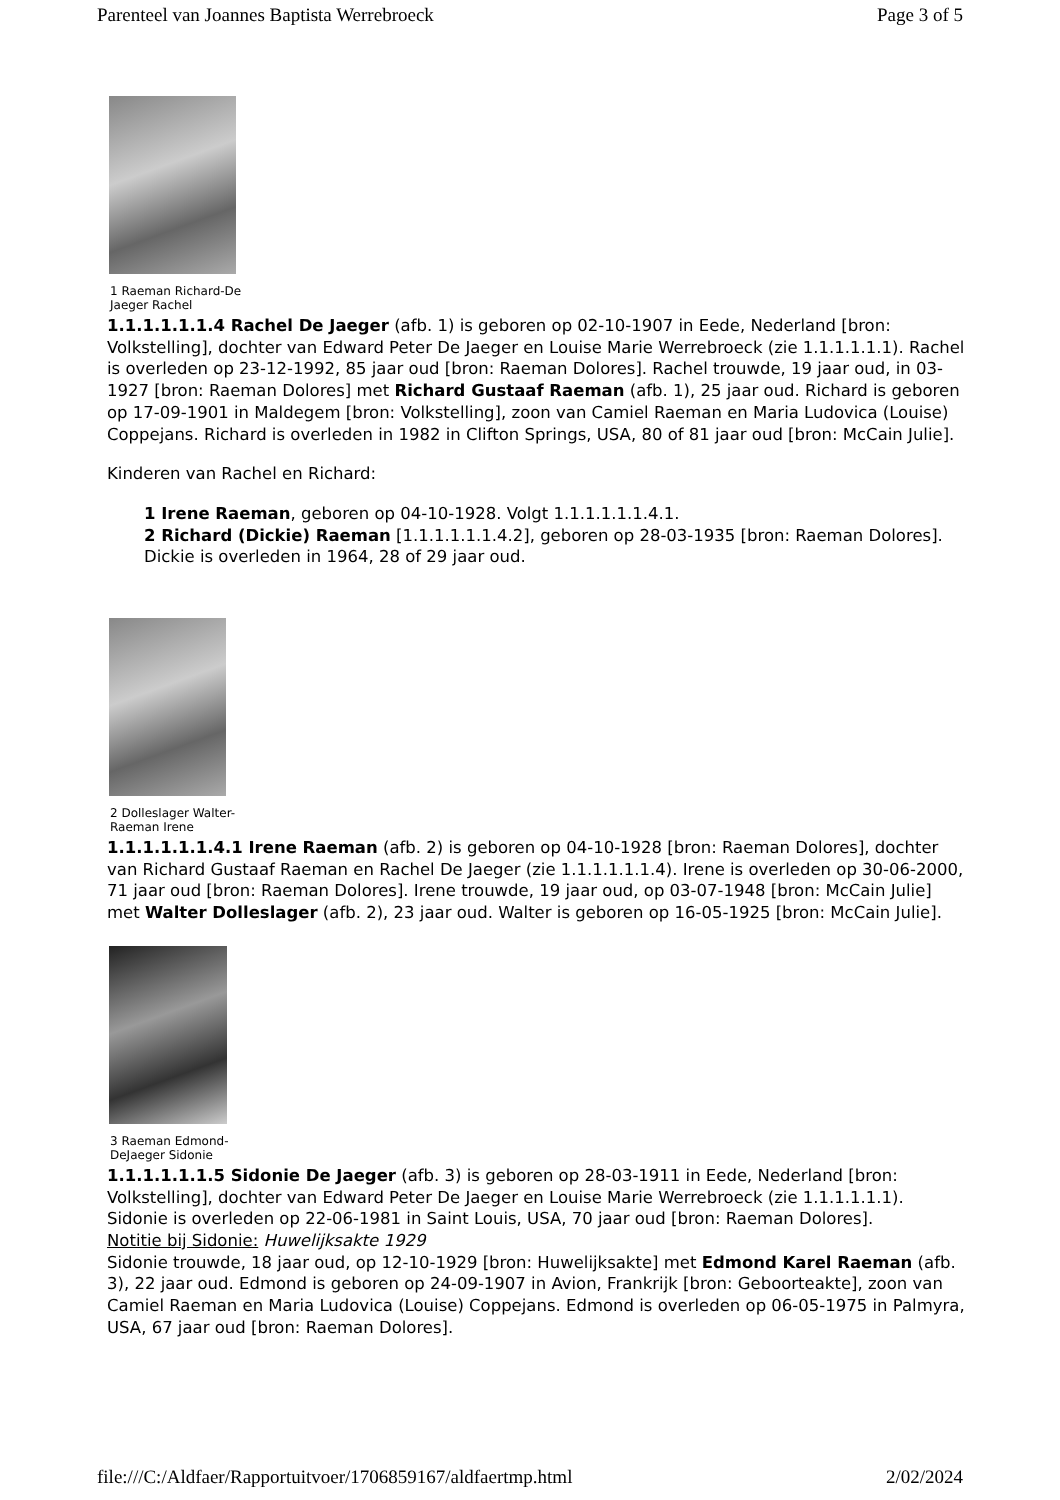Parenteel van Joannes Baptista Werrebroeck Page 3 of 5
1 Raeman Richard-De Jaeger Rachel
1.1.1.1.1.1.4 Rachel De Jaeger (afb. 1) is geboren op 02-10-1907 in Eede, Nederland [bron: Volkstelling], dochter van Edward Peter De Jaeger en Louise Marie Werrebroeck (zie 1.1.1.1.1.1). Rachel is overleden op 23-12-1992, 85 jaar oud [bron: Raeman Dolores]. Rachel trouwde, 19 jaar oud, in 03-1927 [bron: Raeman Dolores] met Richard Gustaaf Raeman (afb. 1), 25 jaar oud. Richard is geboren op 17-09-1901 in Maldegem [bron: Volkstelling], zoon van Camiel Raeman en Maria Ludovica (Louise) Coppejans. Richard is overleden in 1982 in Clifton Springs, USA, 80 of 81 jaar oud [bron: McCain Julie].
Kinderen van Rachel en Richard:
1 Irene Raeman, geboren op 04-10-1928. Volgt 1.1.1.1.1.1.4.1.
2 Richard (Dickie) Raeman [1.1.1.1.1.1.4.2], geboren op 28-03-1935 [bron: Raeman Dolores]. Dickie is overleden in 1964, 28 of 29 jaar oud.
2 Dolleslager Walter-Raeman Irene
1.1.1.1.1.1.4.1 Irene Raeman (afb. 2) is geboren op 04-10-1928 [bron: Raeman Dolores], dochter van Richard Gustaaf Raeman en Rachel De Jaeger (zie 1.1.1.1.1.1.4). Irene is overleden op 30-06-2000, 71 jaar oud [bron: Raeman Dolores]. Irene trouwde, 19 jaar oud, op 03-07-1948 [bron: McCain Julie] met Walter Dolleslager (afb. 2), 23 jaar oud. Walter is geboren op 16-05-1925 [bron: McCain Julie].
3 Raeman Edmond-DeJaeger Sidonie
1.1.1.1.1.1.5 Sidonie De Jaeger (afb. 3) is geboren op 28-03-1911 in Eede, Nederland [bron: Volkstelling], dochter van Edward Peter De Jaeger en Louise Marie Werrebroeck (zie 1.1.1.1.1.1). Sidonie is overleden op 22-06-1981 in Saint Louis, USA, 70 jaar oud [bron: Raeman Dolores].
Notitie bij Sidonie: Huwelijksakte 1929
Sidonie trouwde, 18 jaar oud, op 12-10-1929 [bron: Huwelijksakte] met Edmond Karel Raeman (afb. 3), 22 jaar oud. Edmond is geboren op 24-09-1907 in Avion, Frankrijk [bron: Geboorteakte], zoon van Camiel Raeman en Maria Ludovica (Louise) Coppejans. Edmond is overleden op 06-05-1975 in Palmyra, USA, 67 jaar oud [bron: Raeman Dolores].
file:///C:/Aldfaer/Rapportuitvoer/1706859167/aldfaertmp.html 2/02/2024